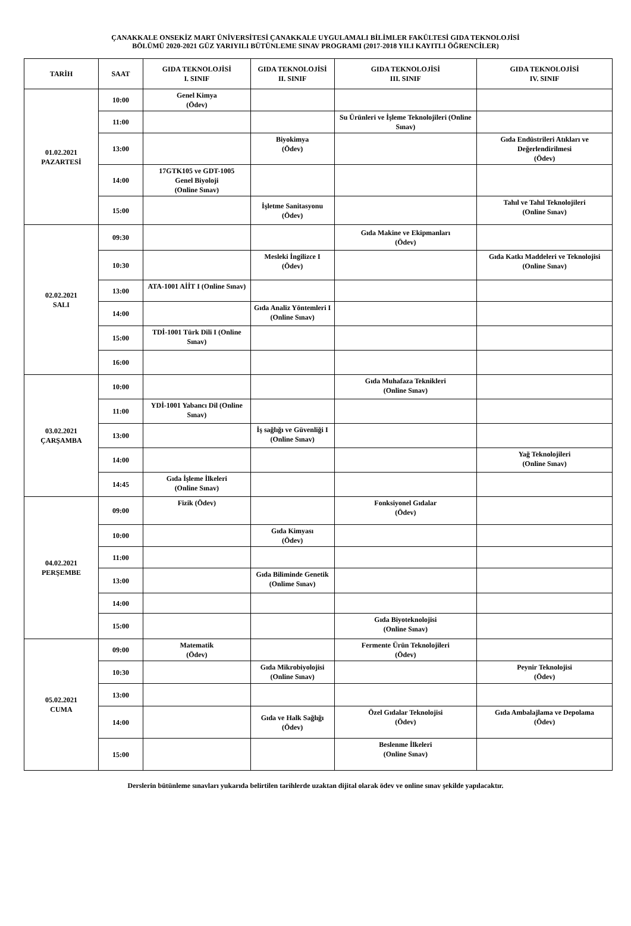ÇANAKKALE ONSEKİZ MART ÜNİVERSİTESİ ÇANAKKALE UYGULAMALI BİLİMLER FAKÜLTESİ GIDA TEKNOLOJİSİ
BÖLÜMÜ 2020-2021 GÜZ YARIYILI BÜTÜNLEME SINAV PROGRAMI (2017-2018 YILI KAYITLI ÖĞRENCİLER)
| TARİH | SAAT | GIDA TEKNOLOJİSİ I. SINIF | GIDA TEKNOLOJİSİ II. SINIF | GIDA TEKNOLOJİSİ III. SINIF | GIDA TEKNOLOJİSİ IV. SINIF |
| --- | --- | --- | --- | --- | --- |
| 01.02.2021 PAZARTESİ | 10:00 | Genel Kimya (Ödev) | | | |
| | 11:00 | | | Su Ürünleri ve İşleme Teknolojileri (Online Sınav) | |
| | 13:00 | | Biyokimya (Ödev) | | Gıda Endüstrileri Atıkları ve Değerlendirilmesi (Ödev) |
| | 14:00 | 17GTK105 ve GDT-1005 Genel Biyoloji (Online Sınav) | | | |
| | 15:00 | | İşletme Sanitasyonu (Ödev) | | Tahıl ve Tahıl Teknolojileri (Online Sınav) |
| 02.02.2021 SALI | 09:30 | | | Gıda Makine ve Ekipmanları (Ödev) | |
| | 10:30 | | Mesleki İngilizce I (Ödev) | | Gıda Katkı Maddeleri ve Teknolojisi (Online Sınav) |
| | 13:00 | ATA-1001 AİİT I (Online Sınav) | | | |
| | 14:00 | | Gıda Analiz Yöntemleri I (Online Sınav) | | |
| | 15:00 | TDİ-1001 Türk Dili I (Online Sınav) | | | |
| | 16:00 | | | | |
| 03.02.2021 ÇARŞAMBA | 10:00 | | | Gıda Muhafaza Teknikleri (Online Sınav) | |
| | 11:00 | YDİ-1001 Yabancı Dil (Online Sınav) | | | |
| | 13:00 | | İş sağlığı ve Güvenliği I (Online Sınav) | | |
| | 14:00 | | | | Yağ Teknolojileri (Online Sınav) |
| | 14:45 | Gıda İşleme İlkeleri (Online Sınav) | | | |
| 04.02.2021 PERŞEMBE | 09:00 | Fizik (Ödev) | | Fonksiyonel Gıdalar (Ödev) | |
| | 10:00 | | Gıda Kimyası (Ödev) | | |
| | 11:00 | | | | |
| | 13:00 | | Gıda Biliminde Genetik (Onlime Sınav) | | |
| | 14:00 | | | | |
| | 15:00 | | | Gıda Biyoteknolojisi (Online Sınav) | |
| 05.02.2021 CUMA | 09:00 | Matematik (Ödev) | | Fermente Ürün Teknolojileri (Ödev) | |
| | 10:30 | | Gıda Mikrobiyolojisi (Online Sınav) | | Peynir Teknolojisi (Ödev) |
| | 13:00 | | | | |
| | 14:00 | | Gıda ve Halk Sağlığı (Ödev) | Özel Gıdalar Teknolojisi (Ödev) | Gıda Ambalajlama ve Depolama (Ödev) |
| | 15:00 | | | Beslenme İlkeleri (Online Sınav) | |
Derslerin bütünleme sınavları yukarıda belirtilen tarihlerde uzaktan dijital olarak ödev ve online sınav şekilde yapılacaktır.